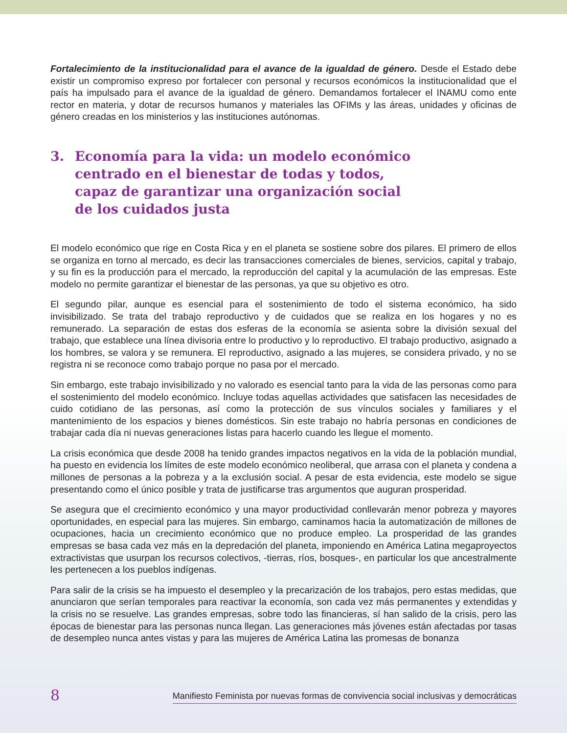Fortalecimiento de la institucionalidad para el avance de la igualdad de género. Desde el Estado debe existir un compromiso expreso por fortalecer con personal y recursos económicos la institucionalidad que el país ha impulsado para el avance de la igualdad de género. Demandamos fortalecer el INAMU como ente rector en materia, y dotar de recursos humanos y materiales las OFIMs y las áreas, unidades y oficinas de género creadas en los ministerios y las instituciones autónomas.
3. Economía para la vida: un modelo económico
centrado en el bienestar de todas y todos,
capaz de garantizar una organización social
de los cuidados justa
El modelo económico que rige en Costa Rica y en el planeta se sostiene sobre dos pilares. El primero de ellos se organiza en torno al mercado, es decir las transacciones comerciales de bienes, servicios, capital y trabajo, y su fin es la producción para el mercado, la reproducción del capital y la acumulación de las empresas. Este modelo no permite garantizar el bienestar de las personas, ya que su objetivo es otro.
El segundo pilar, aunque es esencial para el sostenimiento de todo el sistema económico, ha sido invisibilizado. Se trata del trabajo reproductivo y de cuidados que se realiza en los hogares y no es remunerado. La separación de estas dos esferas de la economía se asienta sobre la división sexual del trabajo, que establece una línea divisoria entre lo productivo y lo reproductivo. El trabajo productivo, asignado a los hombres, se valora y se remunera. El reproductivo, asignado a las mujeres, se considera privado, y no se registra ni se reconoce como trabajo porque no pasa por el mercado.
Sin embargo, este trabajo invisibilizado y no valorado es esencial tanto para la vida de las personas como para el sostenimiento del modelo económico. Incluye todas aquellas actividades que satisfacen las necesidades de cuido cotidiano de las personas, así como la protección de sus vínculos sociales y familiares y el mantenimiento de los espacios y bienes domésticos. Sin este trabajo no habría personas en condiciones de trabajar cada día ni nuevas generaciones listas para hacerlo cuando les llegue el momento.
La crisis económica que desde 2008 ha tenido grandes impactos negativos en la vida de la población mundial, ha puesto en evidencia los límites de este modelo económico neoliberal, que arrasa con el planeta y condena a millones de personas a la pobreza y a la exclusión social. A pesar de esta evidencia, este modelo se sigue presentando como el único posible y trata de justificarse tras argumentos que auguran prosperidad.
Se asegura que el crecimiento económico y una mayor productividad conllevarán menor pobreza y mayores oportunidades, en especial para las mujeres. Sin embargo, caminamos hacia la automatización de millones de ocupaciones, hacia un crecimiento económico que no produce empleo. La prosperidad de las grandes empresas se basa cada vez más en la depredación del planeta, imponiendo en América Latina megaproyectos extractivistas que usurpan los recursos colectivos, -tierras, ríos, bosques-, en particular los que ancestralmente les pertenecen a los pueblos indígenas.
Para salir de la crisis se ha impuesto el desempleo y la precarización de los trabajos, pero estas medidas, que anunciaron que serían temporales para reactivar la economía, son cada vez más permanentes y extendidas y la crisis no se resuelve. Las grandes empresas, sobre todo las financieras, sí han salido de la crisis, pero las épocas de bienestar para las personas nunca llegan. Las generaciones más jóvenes están afectadas por tasas de desempleo nunca antes vistas y para las mujeres de América Latina las promesas de bonanza
8 Manifiesto Feminista por nuevas formas de convivencia social inclusivas y democráticas